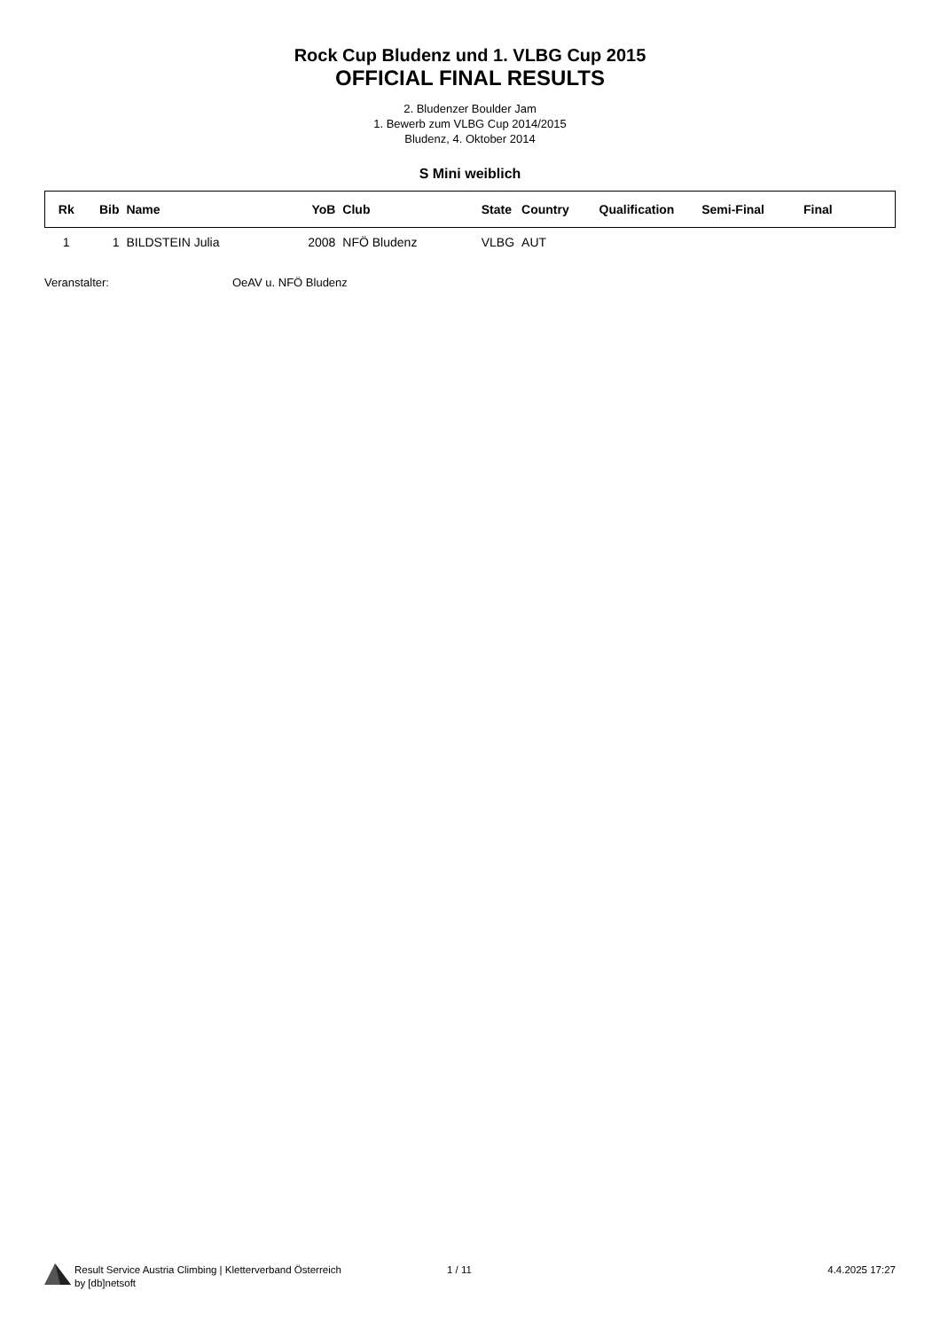Rock Cup Bludenz und 1. VLBG Cup 2015
OFFICIAL FINAL RESULTS
2. Bludenzer Boulder Jam
1. Bewerb zum VLBG Cup 2014/2015
Bludenz, 4. Oktober 2014
S Mini weiblich
| Rk | Bib | Name | YoB | Club | State | Country | Qualification | Semi-Final | Final |
| --- | --- | --- | --- | --- | --- | --- | --- | --- | --- |
| 1 | 1 | BILDSTEIN Julia | 2008 | NFÖ Bludenz | VLBG | AUT | | | |
Veranstalter: OeAV u. NFÖ Bludenz
Result Service Austria Climbing | Kletterverband Österreich
by [db]netsoft
1 / 11 4.4.2025 17:27